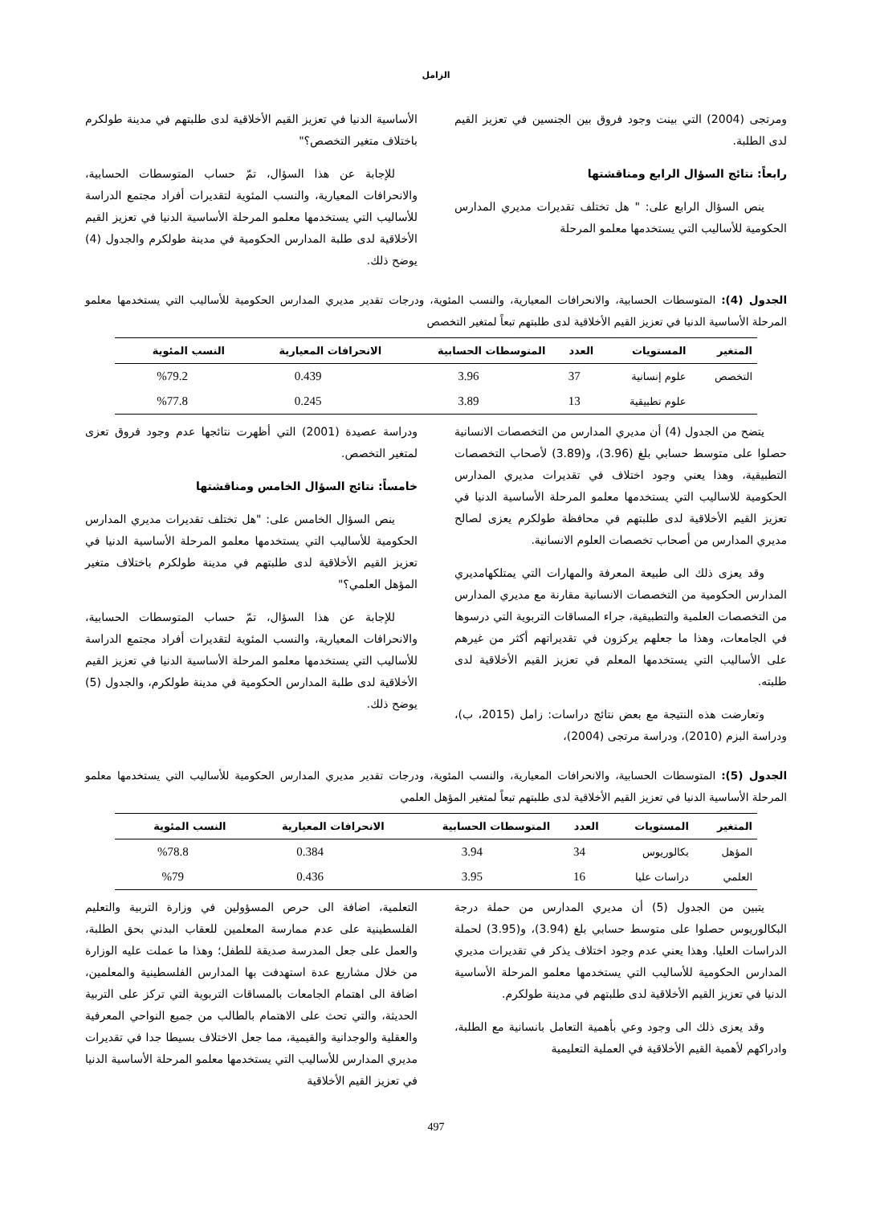الزامل
ومرتجى (2004) التي بينت وجود فروق بين الجنسين في تعزيز القيم لدى الطلبة.
رابعاً: نتائج السؤال الرابع ومناقشتها
ينص السؤال الرابع على: " هل تختلف تقديرات مديري المدارس الحكومية للأساليب التي يستخدمها معلمو المرحلة
الأساسية الدنيا في تعزيز القيم الأخلاقية لدى طلبتهم في مدينة طولكرم باختلاف متغير التخصص؟"
للإجابة عن هذا السؤال، تمّ حساب المتوسطات الحسابية، والانحرافات المعيارية، والنسب المئوية لتقديرات أفراد مجتمع الدراسة للأساليب التي يستخدمها معلمو المرحلة الأساسية الدنيا في تعزيز القيم الأخلاقية لدى طلبة المدارس الحكومية في مدينة طولكرم والجدول (4) يوضح ذلك.
الجدول (4): المتوسطات الحسابية، والانحرافات المعيارية، والنسب المئوية، ودرجات تقدير مديري المدارس الحكومية للأساليب التي يستخدمها معلمو المرحلة الأساسية الدنيا في تعزيز القيم الأخلاقية لدى طلبتهم تبعاً لمتغير التخصص
| المتغير | المستويات | العدد | المتوسطات الحسابية | الانحرافات المعيارية | النسب المئوية |
| --- | --- | --- | --- | --- | --- |
| التخصص | علوم إنسانية | 37 | 3.96 | 0.439 | %79.2 |
| | علوم تطبيقية | 13 | 3.89 | 0.245 | %77.8 |
يتضح من الجدول (4) أن مديري المدارس من التخصصات الانسانية حصلوا على متوسط حسابي بلغ (3.96)، و(3.89) لأصحاب التخصصات التطبيقية، وهذا يعني وجود اختلاف في تقديرات مديري المدارس الحكومية للاساليب التي يستخدمها معلمو المرحلة الأساسية الدنيا في تعزيز القيم الأخلاقية لدى طلبتهم في محافظة طولكرم يعزى لصالح مديري المدارس من أصحاب تخصصات العلوم الانسانية.
وقد يعزى ذلك الى طبيعة المعرفة والمهارات التي يمتلكهامديري المدارس الحكومية من التخصصات الانسانية مقارنة مع مديري المدارس من التخصصات العلمية والتطبيقية، جراء المساقات التربوية التي درسوها في الجامعات، وهذا ما جعلهم يركزون في تقديراتهم أكثر من غيرهم على الأساليب التي يستخدمها المعلم في تعزيز القيم الأخلاقية لدى طلبته.
وتعارضت هذه النتيجة مع بعض نتائج دراسات: زامل (2015، ب)، ودراسة البزم (2010)، ودراسة مرتجى (2004)،
ودراسة عصيدة (2001) التي أظهرت نتائجها عدم وجود فروق تعزى لمتغير التخصص.
خامساً: نتائج السؤال الخامس ومناقشتها
ينص السؤال الخامس على: "هل تختلف تقديرات مديري المدارس الحكومية للأساليب التي يستخدمها معلمو المرحلة الأساسية الدنيا في تعزيز القيم الأخلاقية لدى طلبتهم في مدينة طولكرم باختلاف متغير المؤهل العلمي؟"
للإجابة عن هذا السؤال، تمّ حساب المتوسطات الحسابية، والانحرافات المعيارية، والنسب المئوية لتقديرات أفراد مجتمع الدراسة للأساليب التي يستخدمها معلمو المرحلة الأساسية الدنيا في تعزيز القيم الأخلاقية لدى طلبة المدارس الحكومية في مدينة طولكرم، والجدول (5) يوضح ذلك.
الجدول (5): المتوسطات الحسابية، والانحرافات المعيارية، والنسب المئوية، ودرجات تقدير مديري المدارس الحكومية للأساليب التي يستخدمها معلمو المرحلة الأساسية الدنيا في تعزيز القيم الأخلاقية لدى طلبتهم تبعاً لمتغير المؤهل العلمي
| المتغير | المستويات | العدد | المتوسطات الحسابية | الانحرافات المعيارية | النسب المئوية |
| --- | --- | --- | --- | --- | --- |
| المؤهل | بكالوريوس | 34 | 3.94 | 0.384 | %78.8 |
| العلمي | دراسات عليا | 16 | 3.95 | 0.436 | %79 |
يتبين من الجدول (5) أن مديري المدارس من حملة درجة البكالوريوس حصلوا على متوسط حسابي بلغ (3.94)، و(3.95) لحملة الدراسات العليا. وهذا يعني عدم وجود اختلاف يذكر في تقديرات مديري المدارس الحكومية للأساليب التي يستخدمها معلمو المرحلة الأساسية الدنيا في تعزيز القيم الأخلاقية لدى طلبتهم في مدينة طولكرم.
وقد يعزى ذلك الى وجود وعي بأهمية التعامل بانسانية مع الطلبة، وادراكهم لأهمية القيم الأخلاقية في العملية التعليمية
التعلمية، اضافة الى حرص المسؤولين في وزارة التربية والتعليم الفلسطينية على عدم ممارسة المعلمين للعقاب البدني بحق الطلبة، والعمل على جعل المدرسة صديقة للطفل؛ وهذا ما عملت عليه الوزارة من خلال مشاريع عدة استهدفت بها المدارس الفلسطينية والمعلمين، اضافة الى اهتمام الجامعات بالمساقات التربوية التي تركز على التربية الحديثة، والتي تحث على الاهتمام بالطالب من جميع النواحي المعرفية والعقلية والوجدانية والقيمية، مما جعل الاختلاف بسيطا جدا في تقديرات مديري المدارس للأساليب التي يستخدمها معلمو المرحلة الأساسية الدنيا في تعزيز القيم الأخلاقية
497